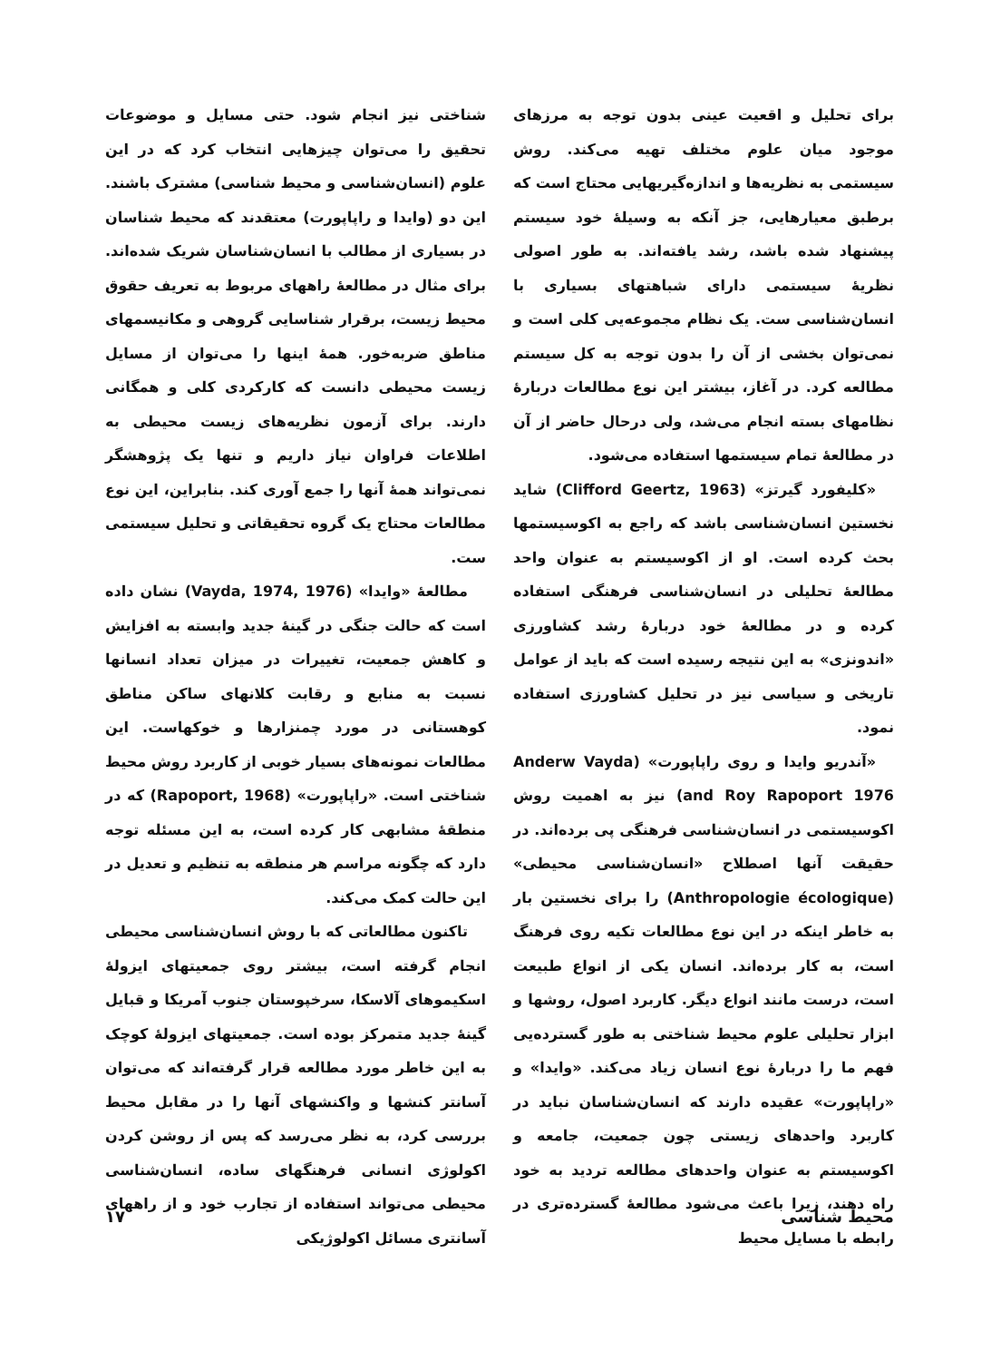برای تحلیل و اقعیت عینی بدون توجه به مرزهای موجود میان علوم مختلف تهیه می‌کند. روش سیستمی به نظریه‌ها و اندازه‌گیریهایی محتاج است که برطبق معیارهایی، جز آنکه به وسیلهٔ خود سیستم پیشنهاد شده باشد، رشد یافته‌اند. به طور اصولی نظریهٔ سیستمی دارای شباهتهای بسیاری با انسان‌شناسی ست. یک نظام مجموعه‌یی کلی است و نمی‌توان بخشی از آن را بدون توجه به کل سیستم مطالعه کرد. در آغاز، بیشتر این نوع مطالعات دربارهٔ نظامهای بسته انجام می‌شد، ولی درحال حاضر از آن در مطالعهٔ تمام سیستمها استفاده می‌شود.
«کلیفورد گیرتز» (Clifford Geertz, 1963) شاید نخستین انسان‌شناسی باشد که راجع به اکوسیستمها بحث کرده است. او از اکوسیستم به عنوان واحد مطالعهٔ تحلیلی در انسان‌شناسی فرهنگی استفاده کرده و در مطالعهٔ خود دربارهٔ رشد کشاورزی «اندونزی» به این نتیجه رسیده است که باید از عوامل تاریخی و سیاسی نیز در تحلیل کشاورزی استفاده نمود.
«آندریو وایدا و روی راپاپورت» (Anderw Vayda and Roy Rapoport 1976) نیز به اهمیت روش اکوسیستمی در انسان‌شناسی فرهنگی پی برده‌اند. در حقیقت آنها اصطلاح «انسان‌شناسی محیطی» (Anthropologie écologique) را برای نخستین بار به خاطر اینکه در این نوع مطالعات تکیه روی فرهنگ است، به کار برده‌اند. انسان یکی از انواع طبیعت است، درست مانند انواع دیگر. کاربرد اصول، روشها و ابزار تحلیلی علوم محیط شناختی به طور گسترده‌یی فهم ما را دربارهٔ نوع انسان زیاد می‌کند. «وایدا» و «راپاپورت» عقیده دارند که انسان‌شناسان نباید در کاربرد واحدهای زیستی چون جمعیت، جامعه و اکوسیستم به عنوان واحدهای مطالعه تردید به خود راه دهند، زیرا باعث می‌شود مطالعهٔ گسترده‌تری در رابطه با مسایل محیط
شناختی نیز انجام شود. حتی مسایل و موضوعات تحقیق را می‌توان چیزهایی انتخاب کرد که در این علوم (انسان‌شناسی و محیط شناسی) مشترک باشند. این دو (وایدا و راپاپورت) معتقدند که محیط شناسان در بسیاری از مطالب با انسان‌شناسان شریک شده‌اند. برای مثال در مطالعهٔ راههای مربوط به تعریف حقوق محیط زیست، برقرار شناسایی گروهی و مکانیسمهای مناطق ضربه‌خور. همهٔ اینها را می‌توان از مسایل زیست محیطی دانست که کارکردی کلی و همگانی دارند. برای آزمون نظریه‌های زیست محیطی به اطلاعات فراوان نیاز داریم و تنها یک پژوهشگر نمی‌تواند همهٔ آنها را جمع آوری کند. بنابراین، این نوع مطالعات محتاج یک‌ گروه تحقیقاتی و تحلیل سیستمی ست.
مطالعهٔ «وایدا» (Vayda, 1974, 1976) نشان داده است که حالت جنگی در گینهٔ جدید وابسته به افزایش و کاهش جمعیت، تغییرات در میزان تعداد انسانها نسبت به منابع و رقابت کلانهای ساکن مناطق کوهستانی در مورد چمنزارها و خوکهاست. این مطالعات نمونه‌های بسیار خوبی از کاربرد روش محیط شناختی است. «راپاپورت» (Rapoport, 1968) که در منطقهٔ مشابهی کار کرده است، به این مسئله توجه دارد که چگونه مراسم هر منطقه به تنظیم و تعدیل در این حالت کمک می‌کند.
تاکنون مطالعاتی که با روش انسان‌شناسی محیطی انجام گرفته است، بیشتر روی جمعیتهای ایزولهٔ اسکیموهای آلاسکا، سرخپوستان جنوب آمریکا و قبایل گینهٔ جدید متمرکز بوده است. جمعیتهای ایزولهٔ کوچک به این خاطر مورد مطالعه قرار گرفته‌اند که می‌توان آسانتر کنشها و واکنشهای آنها را در مقابل محیط بررسی کرد، به نظر می‌رسد که پس از روشن کردن اکولوژی انسانی فرهنگهای ساده، انسان‌شناسی محیطی می‌تواند استفاده از تجارب خود و از راههای آسانتری مسائل اکولوژیکی
محیط شناسی ۱۷